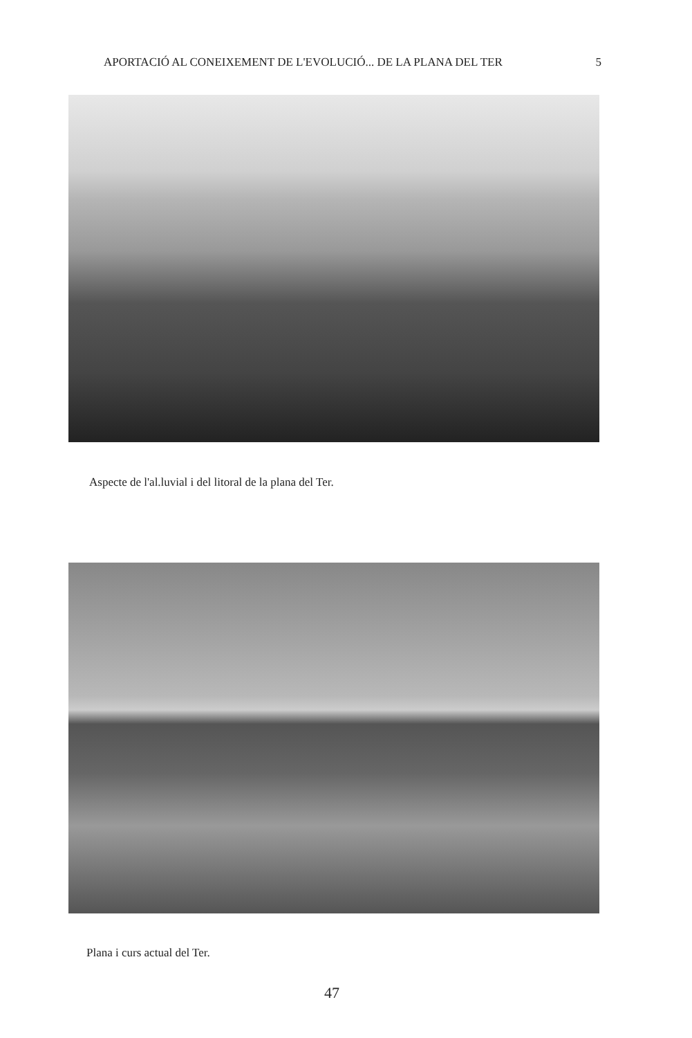APORTACIÓ AL CONEIXEMENT DE L'EVOLUCIÓ... DE LA PLANA DEL TER 5
Aspecte de l'al.luvial i del litoral de la plana del Ter.
Plana i curs actual del Ter.
47